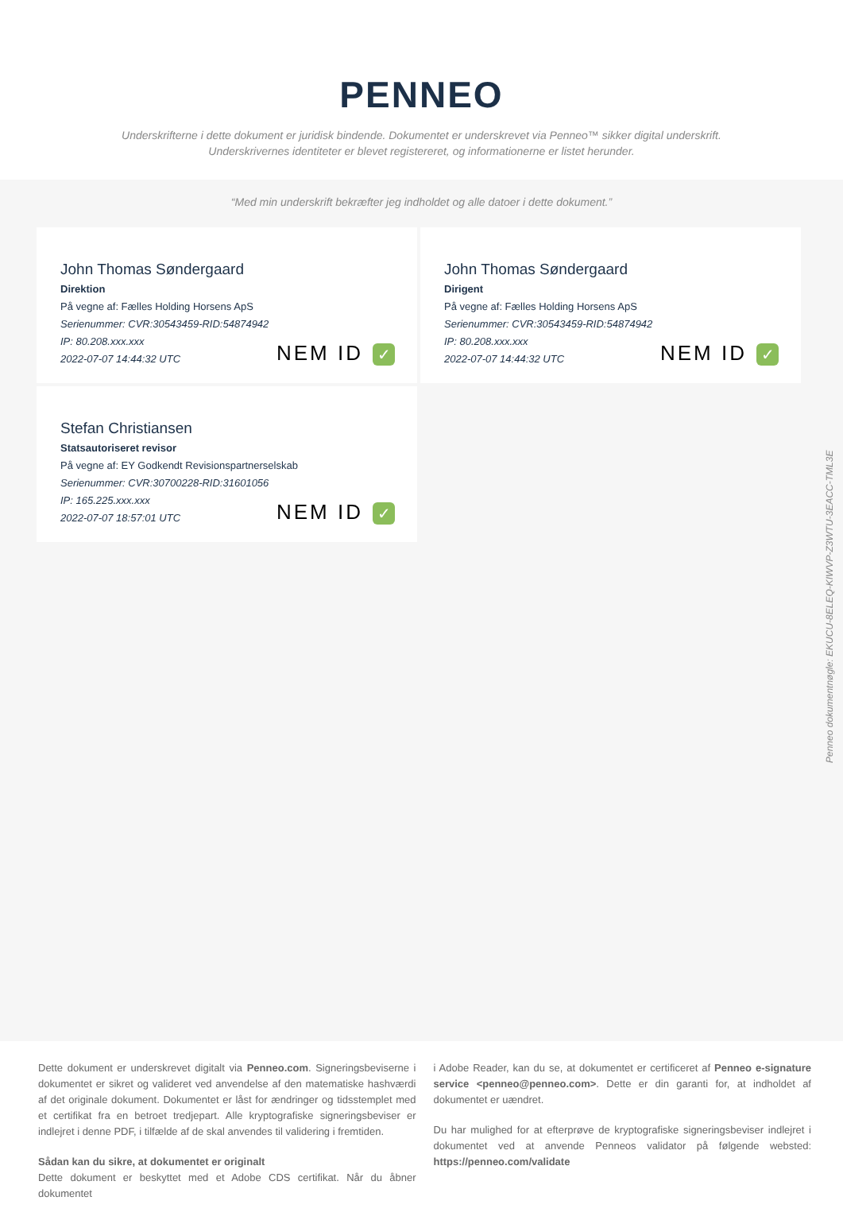PENNEO
Underskrifterne i dette dokument er juridisk bindende. Dokumentet er underskrevet via Penneo™ sikker digital underskrift.
Underskrivernes identiteter er blevet registereret, og informationerne er listet herunder.
“Med min underskrift bekræfter jeg indholdet og alle datoer i dette dokument.”
John Thomas Søndergaard
Direktion
På vegne af: Fælles Holding Horsens ApS
Serienummer: CVR:30543459-RID:54874942
IP: 80.208.xxx.xxx
2022-07-07 14:44:32 UTC
NEM ID ✓
John Thomas Søndergaard
Dirigent
På vegne af: Fælles Holding Horsens ApS
Serienummer: CVR:30543459-RID:54874942
IP: 80.208.xxx.xxx
2022-07-07 14:44:32 UTC
NEM ID ✓
Stefan Christiansen
Statsautoriseret revisor
På vegne af: EY Godkendt Revisionspartnerselskab
Serienummer: CVR:30700228-RID:31601056
IP: 165.225.xxx.xxx
2022-07-07 18:57:01 UTC
NEM ID ✓
Penneo dokumentnøgle: EKUCU-8ELEQ-KIWVP-Z3WTU-3EACC-TML3E
Dette dokument er underskrevet digitalt via Penneo.com. Signeringsbeviserne i dokumentet er sikret og valideret ved anvendelse af den matematiske hashværdi af det originale dokument. Dokumentet er låst for ændringer og tidsstemplet med et certifikat fra en betroet tredjepart. Alle kryptografiske signeringsbeviser er indlejret i denne PDF, i tilfælde af de skal anvendes til validering i fremtiden.
Sådan kan du sikre, at dokumentet er originalt
Dette dokument er beskyttet med et Adobe CDS certifikat. Når du åbner dokumentet
i Adobe Reader, kan du se, at dokumentet er certificeret af Penneo e-signature service <penneo@penneo.com>. Dette er din garanti for, at indholdet af dokumentet er uændret.
Du har mulighed for at efterprøve de kryptografiske signeringsbeviser indlejret i dokumentet ved at anvende Penneos validator på følgende websted: https://penneo.com/validate